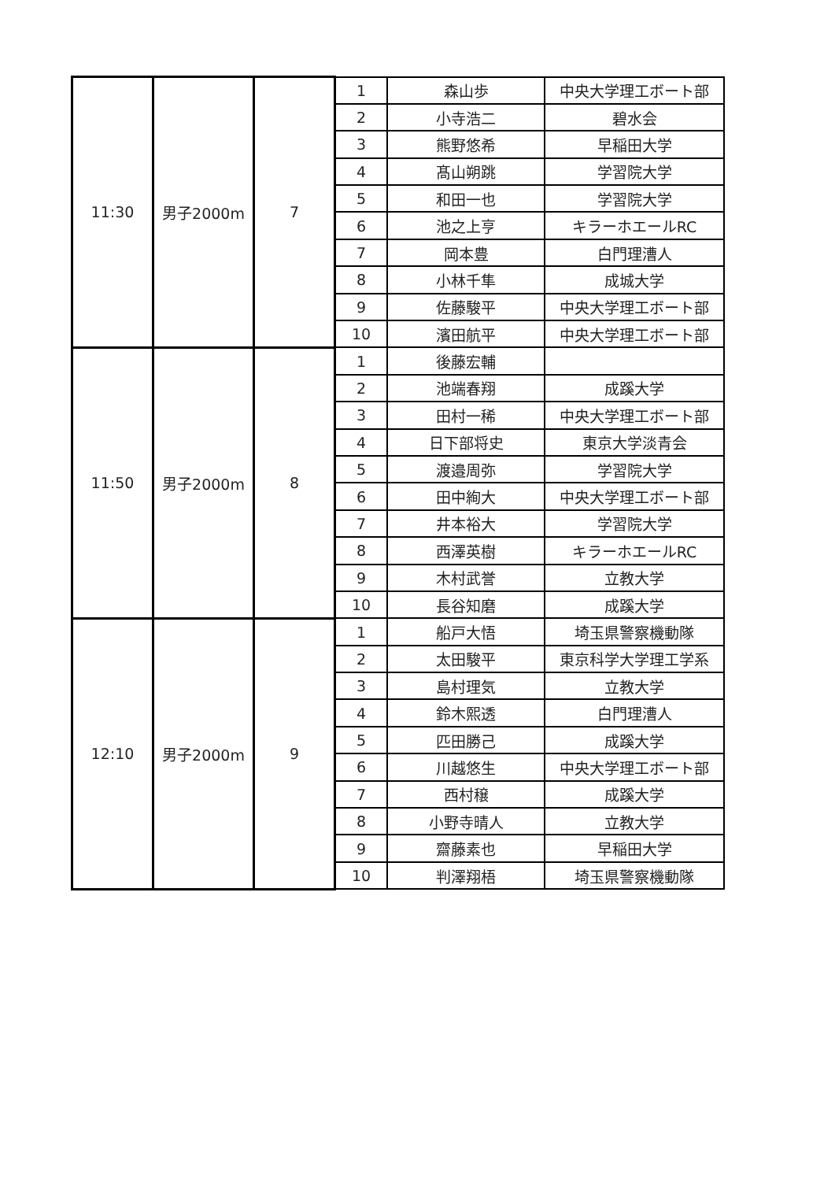| 11:30 | 男子2000m | 7 | 1 | 森山歩 | 中央大学理工ボート部 |
| | | | 2 | 小寺浩二 | 碧水会 |
| | | | 3 | 熊野悠希 | 早稲田大学 |
| | | | 4 | 髙山朔跳 | 学習院大学 |
| | | | 5 | 和田一也 | 学習院大学 |
| | | | 6 | 池之上亨 | キラーホエールRC |
| | | | 7 | 岡本豊 | 白門理漕人 |
| | | | 8 | 小林千隼 | 成城大学 |
| | | | 9 | 佐藤駿平 | 中央大学理工ボート部 |
| | | | 10 | 濱田航平 | 中央大学理工ボート部 |
| 11:50 | 男子2000m | 8 | 1 | 後藤宏輔 | |
| | | | 2 | 池端春翔 | 成蹊大学 |
| | | | 3 | 田村一稀 | 中央大学理工ボート部 |
| | | | 4 | 日下部将史 | 東京大学淡青会 |
| | | | 5 | 渡邉周弥 | 学習院大学 |
| | | | 6 | 田中絢大 | 中央大学理工ボート部 |
| | | | 7 | 井本裕大 | 学習院大学 |
| | | | 8 | 西澤英樹 | キラーホエールRC |
| | | | 9 | 木村武誉 | 立教大学 |
| | | | 10 | 長谷知磨 | 成蹊大学 |
| 12:10 | 男子2000m | 9 | 1 | 船戸大悟 | 埼玉県警察機動隊 |
| | | | 2 | 太田駿平 | 東京科学大学理工学系 |
| | | | 3 | 島村理気 | 立教大学 |
| | | | 4 | 鈴木熙透 | 白門理漕人 |
| | | | 5 | 匹田勝己 | 成蹊大学 |
| | | | 6 | 川越悠生 | 中央大学理工ボート部 |
| | | | 7 | 西村穣 | 成蹊大学 |
| | | | 8 | 小野寺晴人 | 立教大学 |
| | | | 9 | 齋藤素也 | 早稲田大学 |
| | | | 10 | 判澤翔梧 | 埼玉県警察機動隊 |